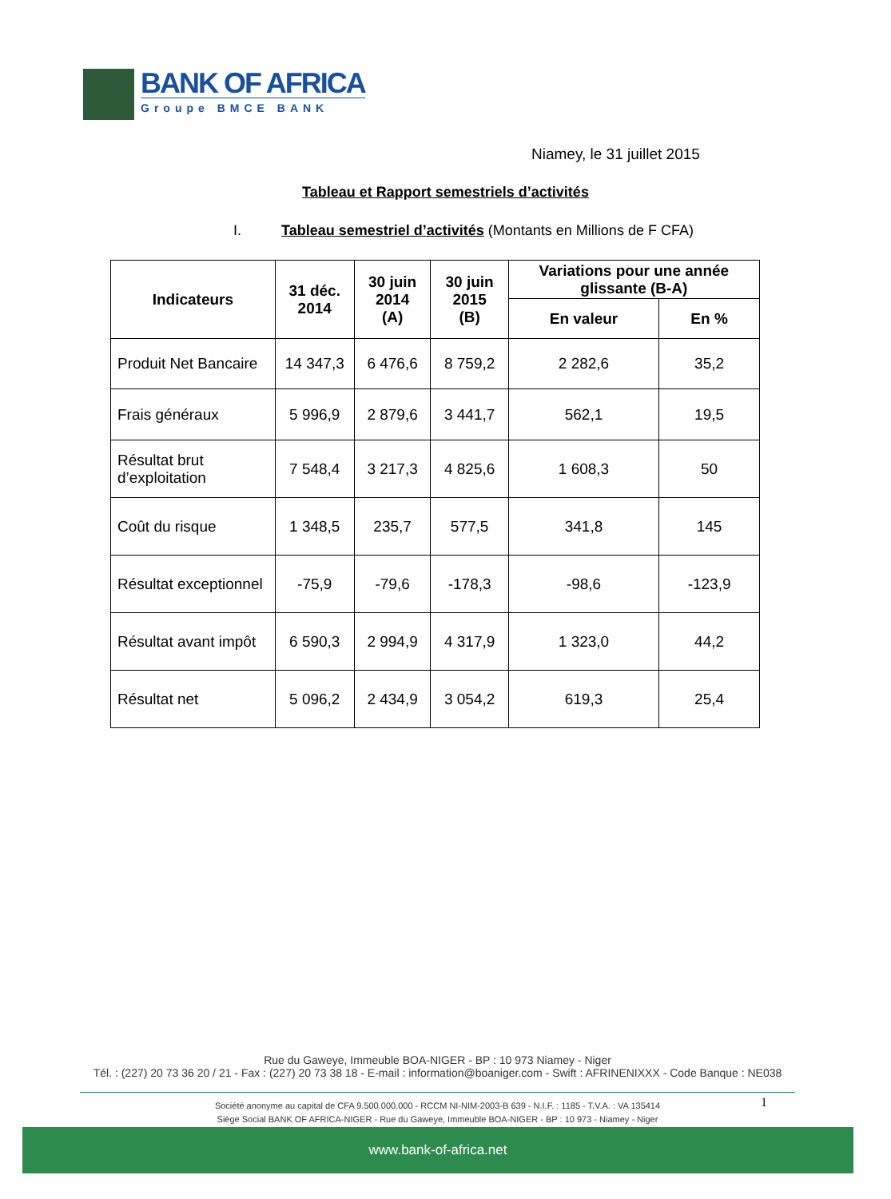BANK OF AFRICA
Groupe BMCE BANK
Niamey, le 31 juillet 2015
Tableau et Rapport semestriels d’activités
I. Tableau semestriel d’activités (Montants en Millions de F CFA)
| Indicateurs | 31 déc. 2014 | 30 juin 2014 (A) | 30 juin 2015 (B) | Variations pour une année glissante (B-A) | |
| --- | --- | --- | --- | --- | --- |
| | | | | En valeur | En % |
| Produit Net Bancaire | 14 347,3 | 6 476,6 | 8 759,2 | 2 282,6 | 35,2 |
| Frais généraux | 5 996,9 | 2 879,6 | 3 441,7 | 562,1 | 19,5 |
| Résultat brut d’exploitation | 7 548,4 | 3 217,3 | 4 825,6 | 1 608,3 | 50 |
| Coût du risque | 1 348,5 | 235,7 | 577,5 | 341,8 | 145 |
| Résultat exceptionnel | -75,9 | -79,6 | -178,3 | -98,6 | -123,9 |
| Résultat avant impôt | 6 590,3 | 2 994,9 | 4 317,9 | 1 323,0 | 44,2 |
| Résultat net | 5 096,2 | 2 434,9 | 3 054,2 | 619,3 | 25,4 |
Rue du Gaweye, Immeuble BOA-NIGER - BP : 10 973 Niamey - Niger
Tél. : (227) 20 73 36 20 / 21 - Fax : (227) 20 73 38 18 - E-mail : information@boaniger.com - Swift : AFRINENIXXX - Code Banque : NE038
Société anonyme au capital de CFA 9.500.000.000 - RCCM NI-NIM-2003-B 639 - N.I.F. : 1185 - T.V.A. : VA 135414
Siège Social BANK OF AFRICA-NIGER - Rue du Gaweye, Immeuble BOA-NIGER - BP : 10 973 - Niamey - Niger
1
www.bank-of-africa.net